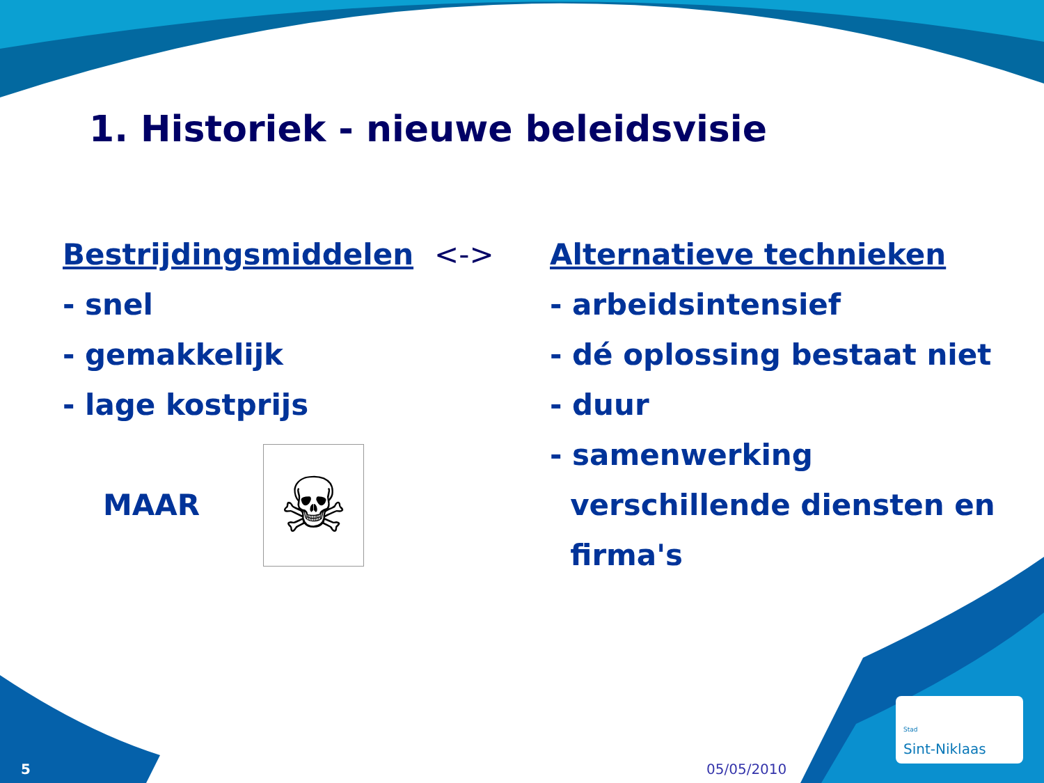1. Historiek - nieuwe beleidsvisie
Bestrijdingsmiddelen <->
- snel
- gemakkelijk
- lage kostprijs
MAAR
☠
Alternatieve technieken
- arbeidsintensief
- dé oplossing bestaat niet
- duur
- samenwerking
verschillende diensten en
firma's
5 05/05/2010
<sup>Stad</sup>
Sint-Niklaas